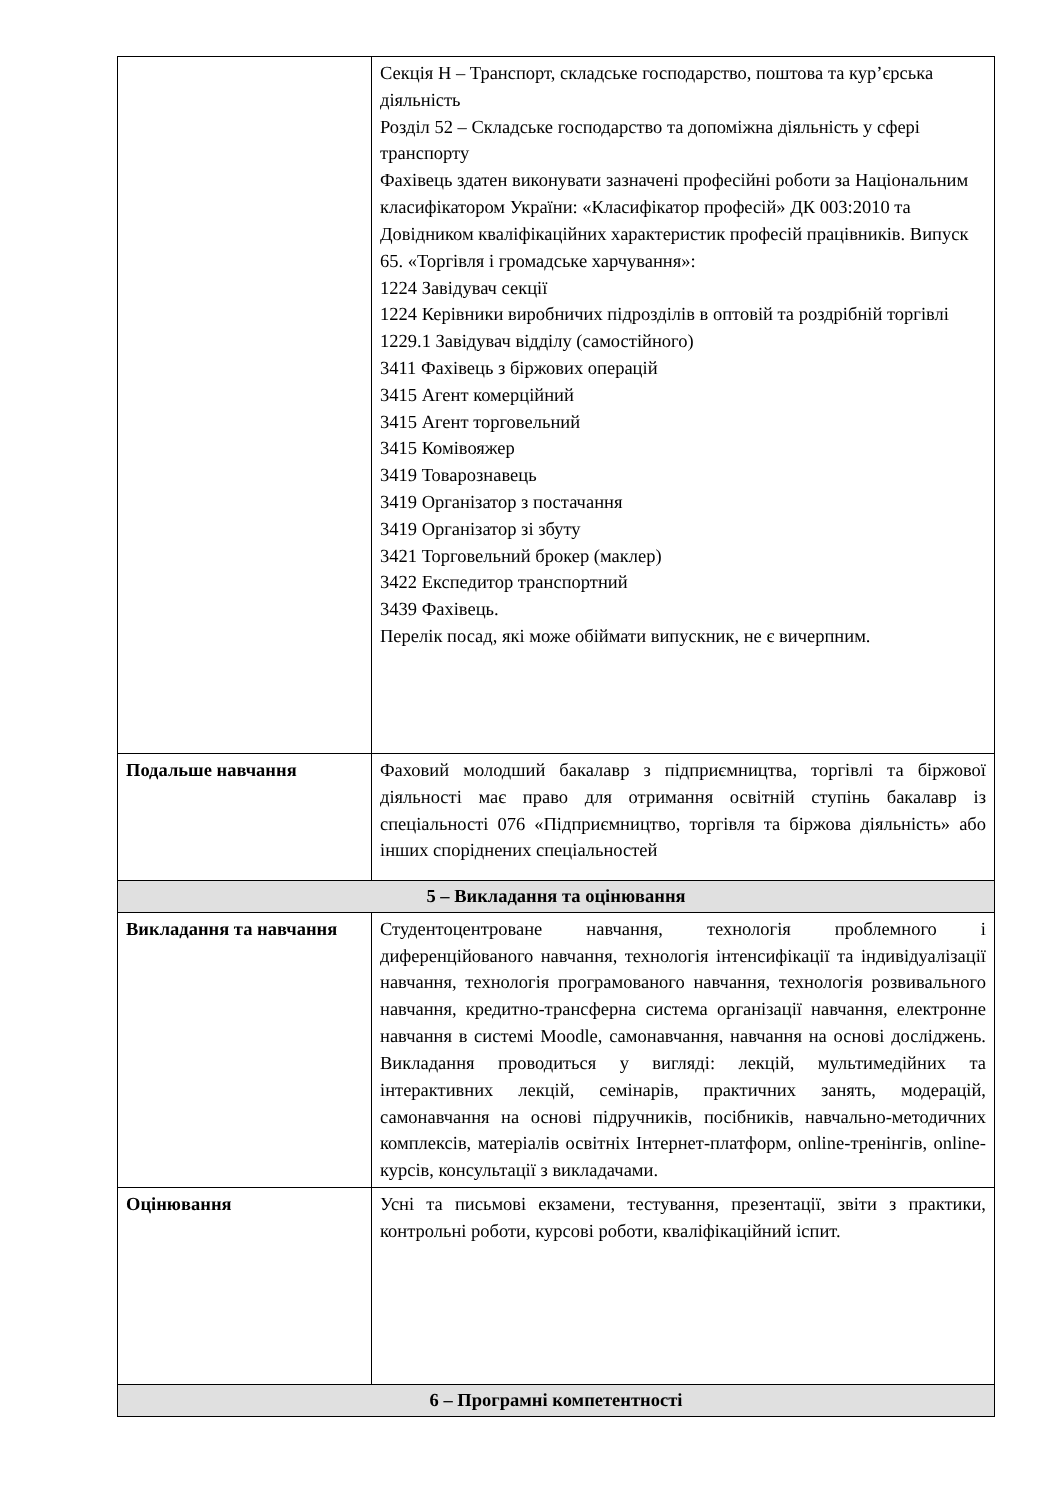| | Секція H – Транспорт, складське господарство, поштова та кур’єрська діяльність Розділ 52 – Складське господарство та допоміжна діяльність у сфері транспорту Фахівець здатен виконувати зазначені професійні роботи за Національним класифікатором України: «Класифікатор професій» ДК 003:2010 та Довідником кваліфікаційних характеристик професій працівників. Випуск 65. «Торгівля і громадське харчування»: 1224 Завідувач секції 1224 Керівники виробничих підрозділів в оптовій та роздрібній торгівлі 1229.1 Завідувач відділу (самостійного) 3411 Фахівець з біржових операцій 3415 Агент комерційний 3415 Агент торговельний 3415 Комівояжер 3419 Товарознавець 3419 Організатор з постачання 3419 Організатор зі збуту 3421 Торговельний брокер (маклер) 3422 Експедитор транспортний 3439 Фахівець. Перелік посад, які може обіймати випускник, не є вичерпним. |
| Подальше навчання | Фаховий молодший бакалавр з підприємництва, торгівлі та біржової діяльності має право для отримання освітній ступінь бакалавр із спеціальності 076 «Підприємництво, торгівля та біржова діяльність» або інших споріднених спеціальностей |
| 5 – Викладання та оцінювання | |
| Викладання та навчання | Студентоцентроване навчання, технологія проблемного і диференційованого навчання, технологія інтенсифікації та індивідуалізації навчання, технологія програмованого навчання, технологія розвивального навчання, кредитно-трансферна система організації навчання, електронне навчання в системі Moodle, самонавчання, навчання на основі досліджень. Викладання проводиться у вигляді: лекцій, мультимедійних та інтерактивних лекцій, семінарів, практичних занять, модерацій, самонавчання на основі підручників, посібників, навчально-методичних комплексів, матеріалів освітніх Інтернет-платформ, online-тренінгів, online-курсів, консультації з викладачами. |
| Оцінювання | Усні та письмові екзамени, тестування, презентації, звіти з практики, контрольні роботи, курсові роботи, кваліфікаційний іспит. |
| 6 – Програмні компетентності | |